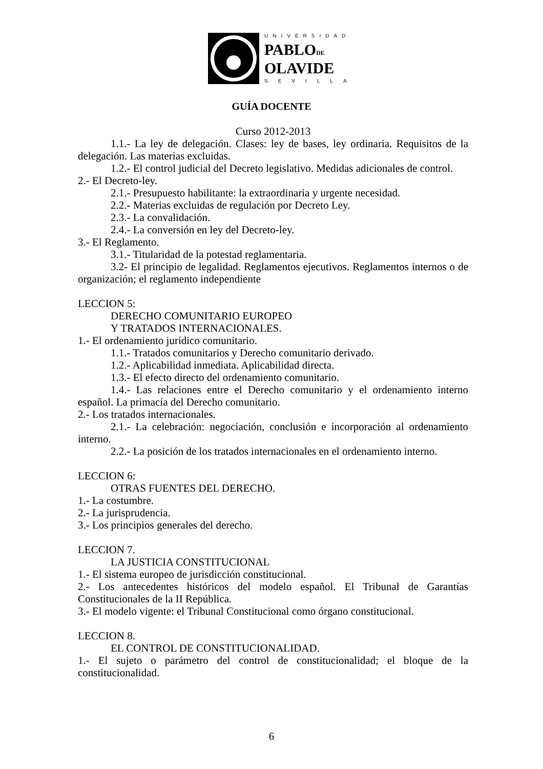UNIVERSIDAD
PABLODE
OLAVIDE
SEVILLA
GUÍA DOCENTE
Curso 2012-2013
1.1.- La ley de delegación. Clases: ley de bases, ley ordinaria. Requisitos de la delegación. Las materias excluidas.
1.2.- El control judicial del Decreto legislativo. Medidas adicionales de control.
2.- El Decreto-ley.
2.1.- Presupuesto habilitante: la extraordinaria y urgente necesidad.
2.2.- Materias excluidas de regulación por Decreto Ley.
2.3.- La convalidación.
2.4.- La conversión en ley del Decreto-ley.
3.- El Reglamento.
3.1.- Titularidad de la potestad reglamentaria.
3.2- El principio de legalidad. Reglamentos ejecutivos. Reglamentos internos o de organización; el reglamento independiente
LECCION 5:
DERECHO COMUNITARIO EUROPEO
Y TRATADOS INTERNACIONALES.
1.- El ordenamiento jurídico comunitario.
1.1.- Tratados comunitarios y Derecho comunitario derivado.
1.2.- Aplicabilidad inmediata. Aplicabilidad directa.
1.3.- El efecto directo del ordenamiento comunitario.
1.4.- Las relaciones entre el Derecho comunitario y el ordenamiento interno español. La primacía del Derecho comunitario.
2.- Los tratados internacionales.
2.1.- La celebración: negociación, conclusión e incorporación al ordenamiento interno.
2.2.- La posición de los tratados internacionales en el ordenamiento interno.
LECCION 6:
OTRAS FUENTES DEL DERECHO.
1.- La costumbre.
2.- La jurisprudencia.
3.- Los principios generales del derecho.
LECCION 7.
LA JUSTICIA CONSTITUCIONAL
1.- El sistema europeo de jurisdicción constitucional.
2.- Los antecedentes históricos del modelo español. El Tribunal de Garantías Constitucionales de la II República.
3.- El modelo vigente: el Tribunal Constitucional como órgano constitucional.
LECCION 8.
EL CONTROL DE CONSTITUCIONALIDAD.
1.- El sujeto o parámetro del control de constitucionalidad; el bloque de la constitucionalidad.
6